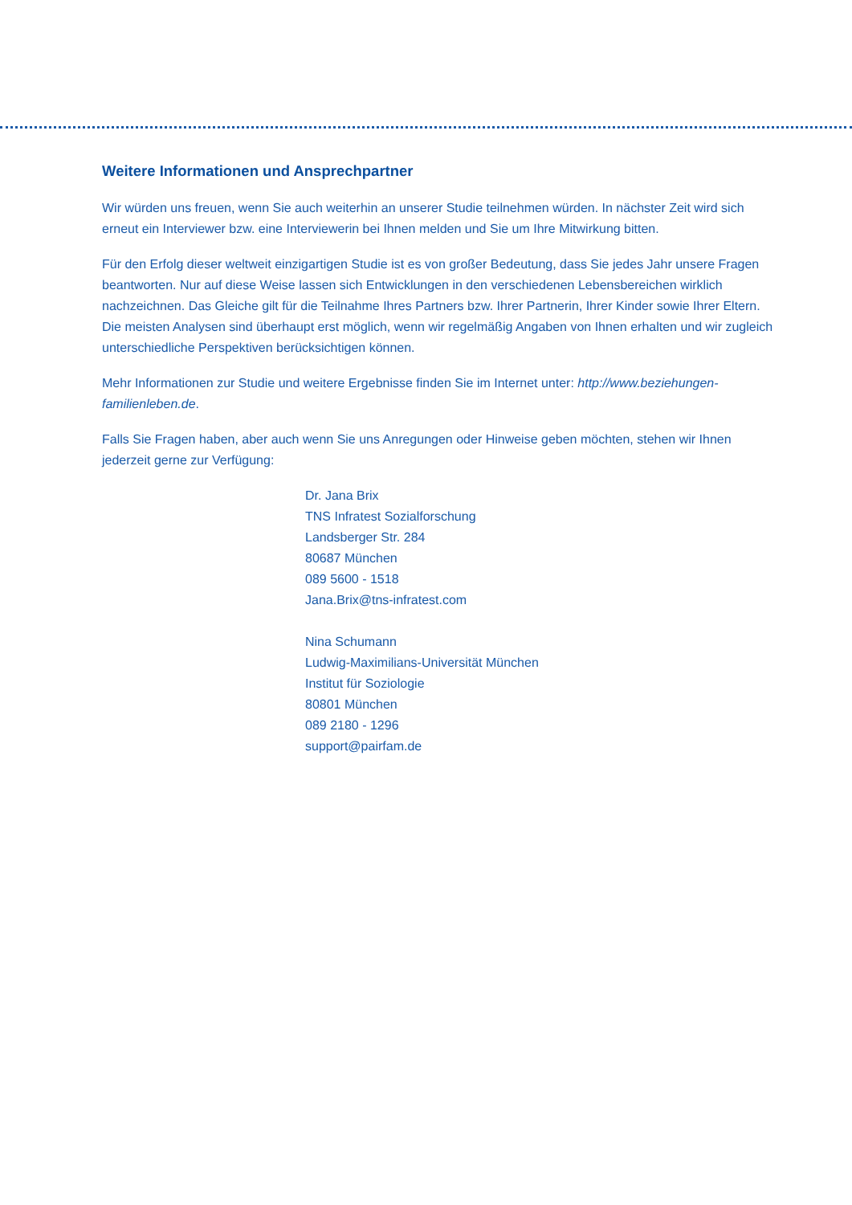Weitere Informationen und Ansprechpartner
Wir würden uns freuen, wenn Sie auch weiterhin an unserer Studie teilnehmen würden. In nächster Zeit wird sich erneut ein Interviewer bzw. eine Interviewerin bei Ihnen melden und Sie um Ihre Mitwirkung bitten.
Für den Erfolg dieser weltweit einzigartigen Studie ist es von großer Bedeutung, dass Sie jedes Jahr unsere Fragen beantworten. Nur auf diese Weise lassen sich Entwicklungen in den verschiedenen Lebensbereichen wirklich nachzeichnen. Das Gleiche gilt für die Teilnahme Ihres Partners bzw. Ihrer Partnerin, Ihrer Kinder sowie Ihrer Eltern. Die meisten Analysen sind überhaupt erst möglich, wenn wir regelmäßig Angaben von Ihnen erhalten und wir zugleich unterschiedliche Perspektiven berücksichtigen können.
Mehr Informationen zur Studie und weitere Ergebnisse finden Sie im Internet unter: http://www.beziehungen-familienleben.de.
Falls Sie Fragen haben, aber auch wenn Sie uns Anregungen oder Hinweise geben möchten, stehen wir Ihnen jederzeit gerne zur Verfügung:
Dr. Jana Brix
TNS Infratest Sozialforschung
Landsberger Str. 284
80687 München
089 5600 - 1518
Jana.Brix@tns-infratest.com
Nina Schumann
Ludwig-Maximilians-Universität München
Institut für Soziologie
80801 München
089 2180 - 1296
support@pairfam.de